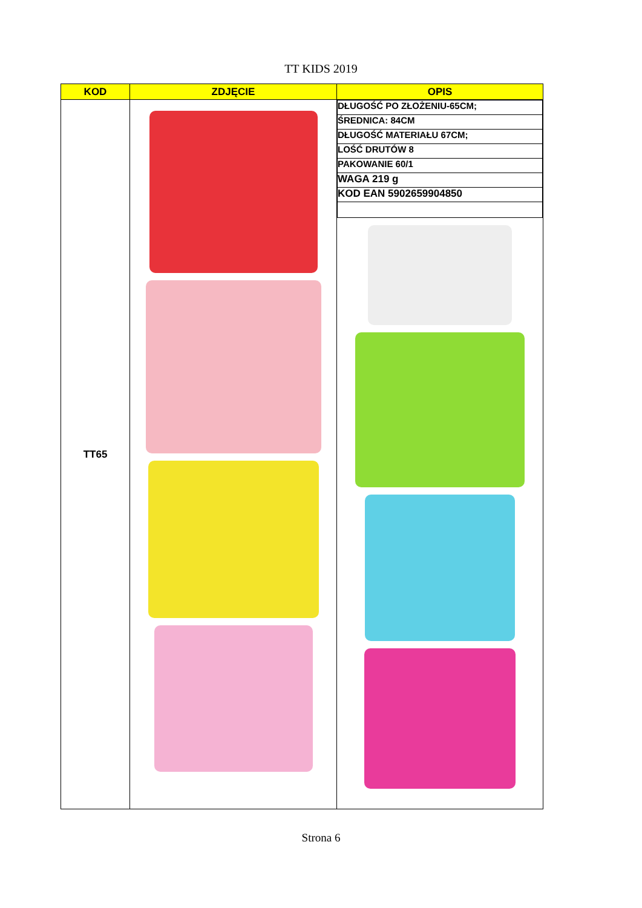TT KIDS 2019
| KOD | ZDJĘCIE | OPIS |
| --- | --- | --- |
| TT65 | | / DŁUGOŚĆ PO ZŁOŻENIU-65CM; / / ŚREDNICA: 84CM / / DŁUGOŚĆ MATERIAŁU 67CM; / / LOŚĆ DRUTÓW 8 / / PAKOWANIE 60/1 / / WAGA 219 g / / KOD EAN 5902659904850 / |
Strona 6